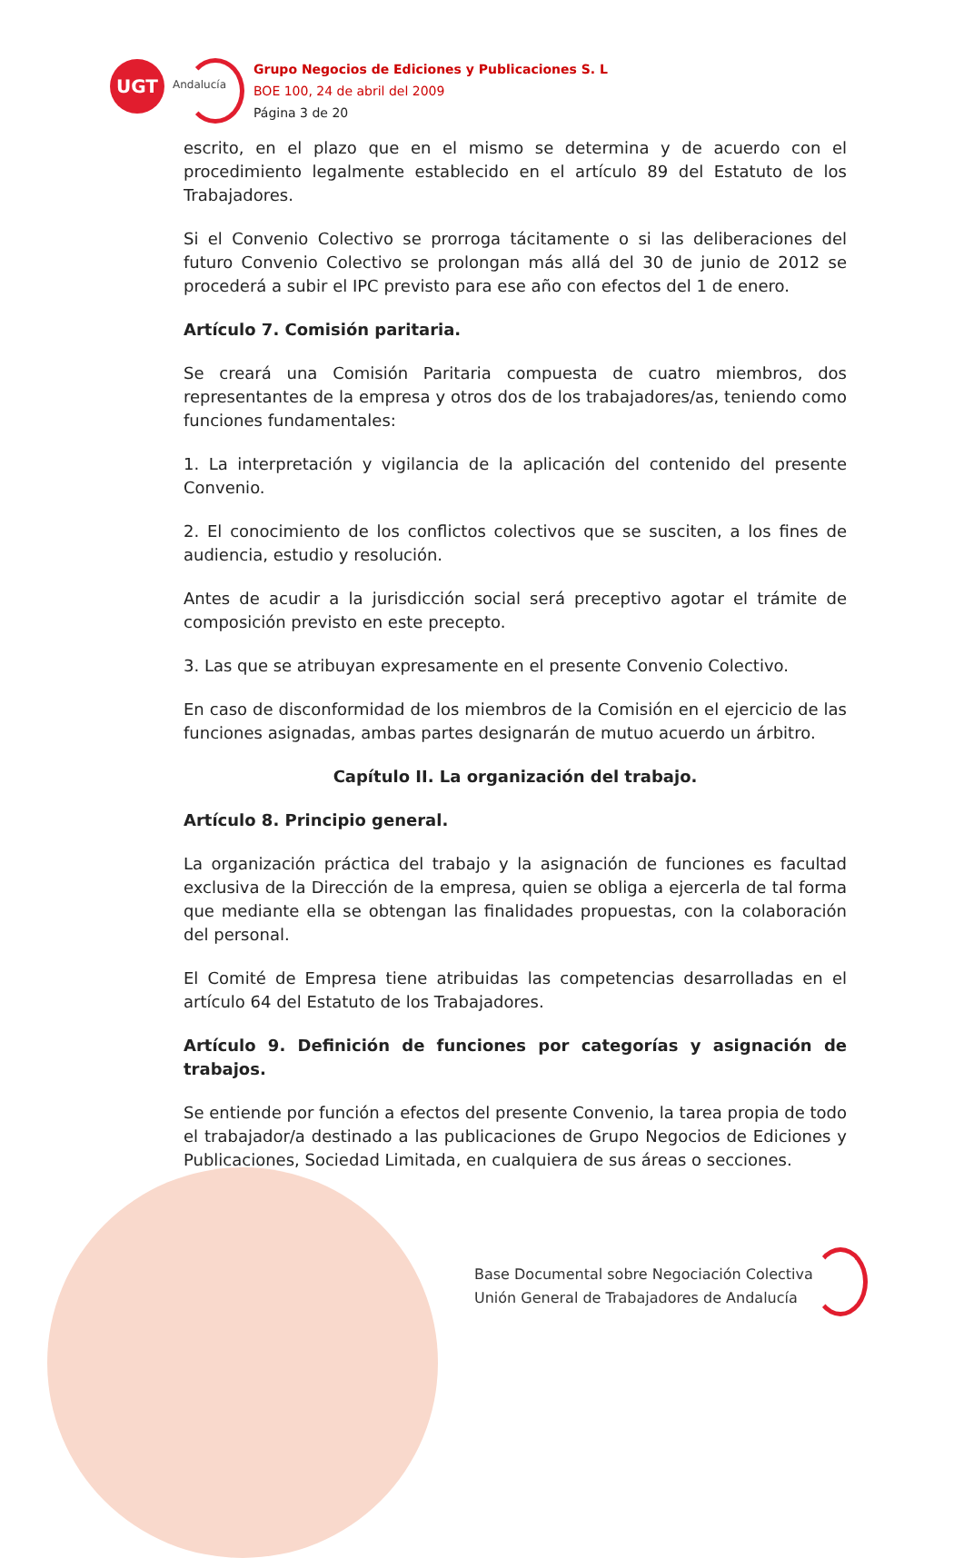UGT
Andalucía
Grupo Negocios de Ediciones y Publicaciones S. L
BOE 100, 24 de abril del 2009
Página 3 de 20
escrito, en el plazo que en el mismo se determina y de acuerdo con el procedimiento legalmente establecido en el artículo 89 del Estatuto de los Trabajadores.
Si el Convenio Colectivo se prorroga tácitamente o si las deliberaciones del futuro Convenio Colectivo se prolongan más allá del 30 de junio de 2012 se procederá a subir el IPC previsto para ese año con efectos del 1 de enero.
Artículo 7. Comisión paritaria.
Se creará una Comisión Paritaria compuesta de cuatro miembros, dos representantes de la empresa y otros dos de los trabajadores/as, teniendo como funciones fundamentales:
1. La interpretación y vigilancia de la aplicación del contenido del presente Convenio.
2. El conocimiento de los conflictos colectivos que se susciten, a los fines de audiencia, estudio y resolución.
Antes de acudir a la jurisdicción social será preceptivo agotar el trámite de composición previsto en este precepto.
3. Las que se atribuyan expresamente en el presente Convenio Colectivo.
En caso de disconformidad de los miembros de la Comisión en el ejercicio de las funciones asignadas, ambas partes designarán de mutuo acuerdo un árbitro.
Capítulo II. La organización del trabajo.
Artículo 8. Principio general.
La organización práctica del trabajo y la asignación de funciones es facultad exclusiva de la Dirección de la empresa, quien se obliga a ejercerla de tal forma que mediante ella se obtengan las finalidades propuestas, con la colaboración del personal.
El Comité de Empresa tiene atribuidas las competencias desarrolladas en el artículo 64 del Estatuto de los Trabajadores.
Artículo 9. Definición de funciones por categorías y asignación de trabajos.
Se entiende por función a efectos del presente Convenio, la tarea propia de todo el trabajador/a destinado a las publicaciones de Grupo Negocios de Ediciones y Publicaciones, Sociedad Limitada, en cualquiera de sus áreas o secciones.
Base Documental sobre Negociación Colectiva
Unión General de Trabajadores de Andalucía